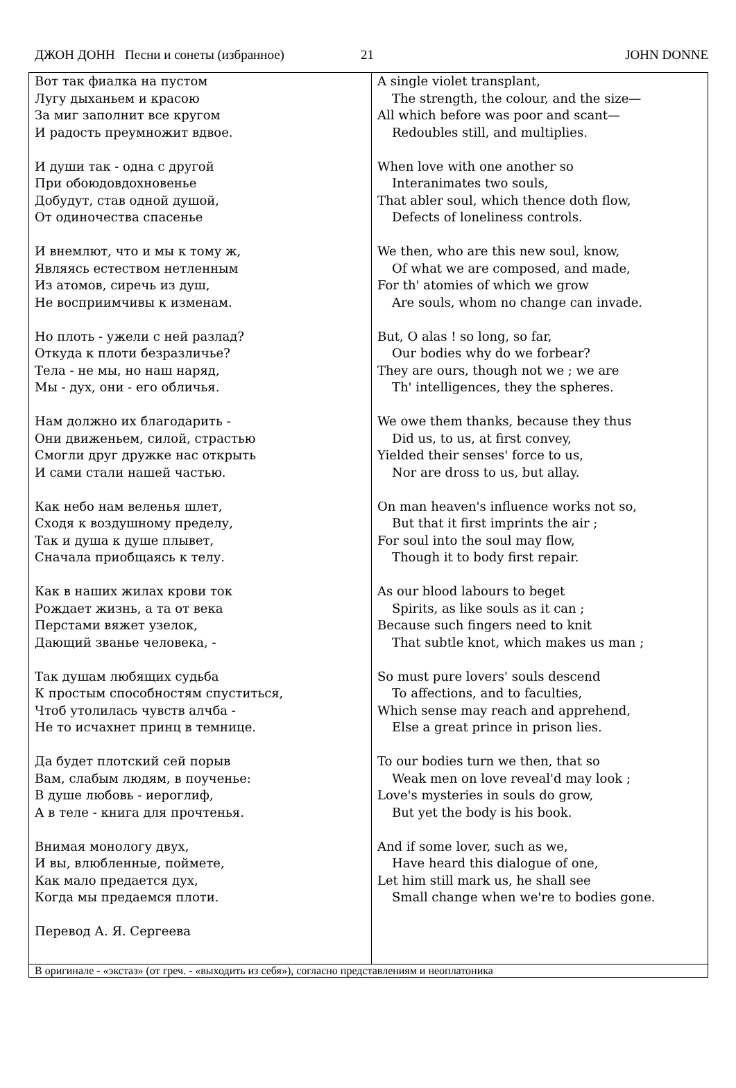ДЖОН ДОНН Песни и сонеты (избранное) 21 JOHN DONNE
| Вот так фиалка на пустом Лугу дыханьем и красою За миг заполнит все кругом И радость преумножит вдвое. И души так - одна с другой При обоюдовдохновенье Добудут, став одной душой, От одиночества спасенье И внемлют, что и мы к тому ж, Являясь естеством нетленным Из атомов, сиречь из душ, Не восприимчивы к изменам. Но плоть - ужели с ней разлад? Откуда к плоти безразличье? Тела - не мы, но наш наряд, Мы - дух, они - его обличья. Нам должно их благодарить - Они движеньем, силой, страстью Смогли друг дружке нас открыть И сами стали нашей частью. Как небо нам веленья шлет, Сходя к воздушному пределу, Так и душа к душе плывет, Сначала приобщаясь к телу. Как в наших жилах крови ток Рождает жизнь, а та от века Перстами вяжет узелок, Дающий званье человека, - Так душам любящих судьба К простым способностям спуститься, Чтоб утолилась чувств алчба - Не то исчахнет принц в темнице. Да будет плотский сей порыв Вам, слабым людям, в поученье: В душе любовь - иероглиф, А в теле - книга для прочтенья. Внимая монологу двух, И вы, влюбленные, поймете, Как мало предается дух, Когда мы предаемся плоти. Перевод А. Я. Сергеева | A single violet transplant, The strength, the colour, and the size— All which before was poor and scant— Redoubles still, and multiplies. When love with one another so Interanimates two souls, That abler soul, which thence doth flow, Defects of loneliness controls. We then, who are this new soul, know, Of what we are composed, and made, For th' atomies of which we grow Are souls, whom no change can invade. But, O alas ! so long, so far, Our bodies why do we forbear? They are ours, though not we ; we are Th' intelligences, they the spheres. We owe them thanks, because they thus Did us, to us, at first convey, Yielded their senses' force to us, Nor are dross to us, but allay. On man heaven's influence works not so, But that it first imprints the air ; For soul into the soul may flow, Though it to body first repair. As our blood labours to beget Spirits, as like souls as it can ; Because such fingers need to knit That subtle knot, which makes us man ; So must pure lovers' souls descend To affections, and to faculties, Which sense may reach and apprehend, Else a great prince in prison lies. To our bodies turn we then, that so Weak men on love reveal'd may look ; Love's mysteries in souls do grow, But yet the body is his book. And if some lover, such as we, Have heard this dialogue of one, Let him still mark us, he shall see Small change when we're to bodies gone. |
| В оригинале - «экстаз» (от греч. - «выходить из себя»), согласно представлениям и неоплатоника | |